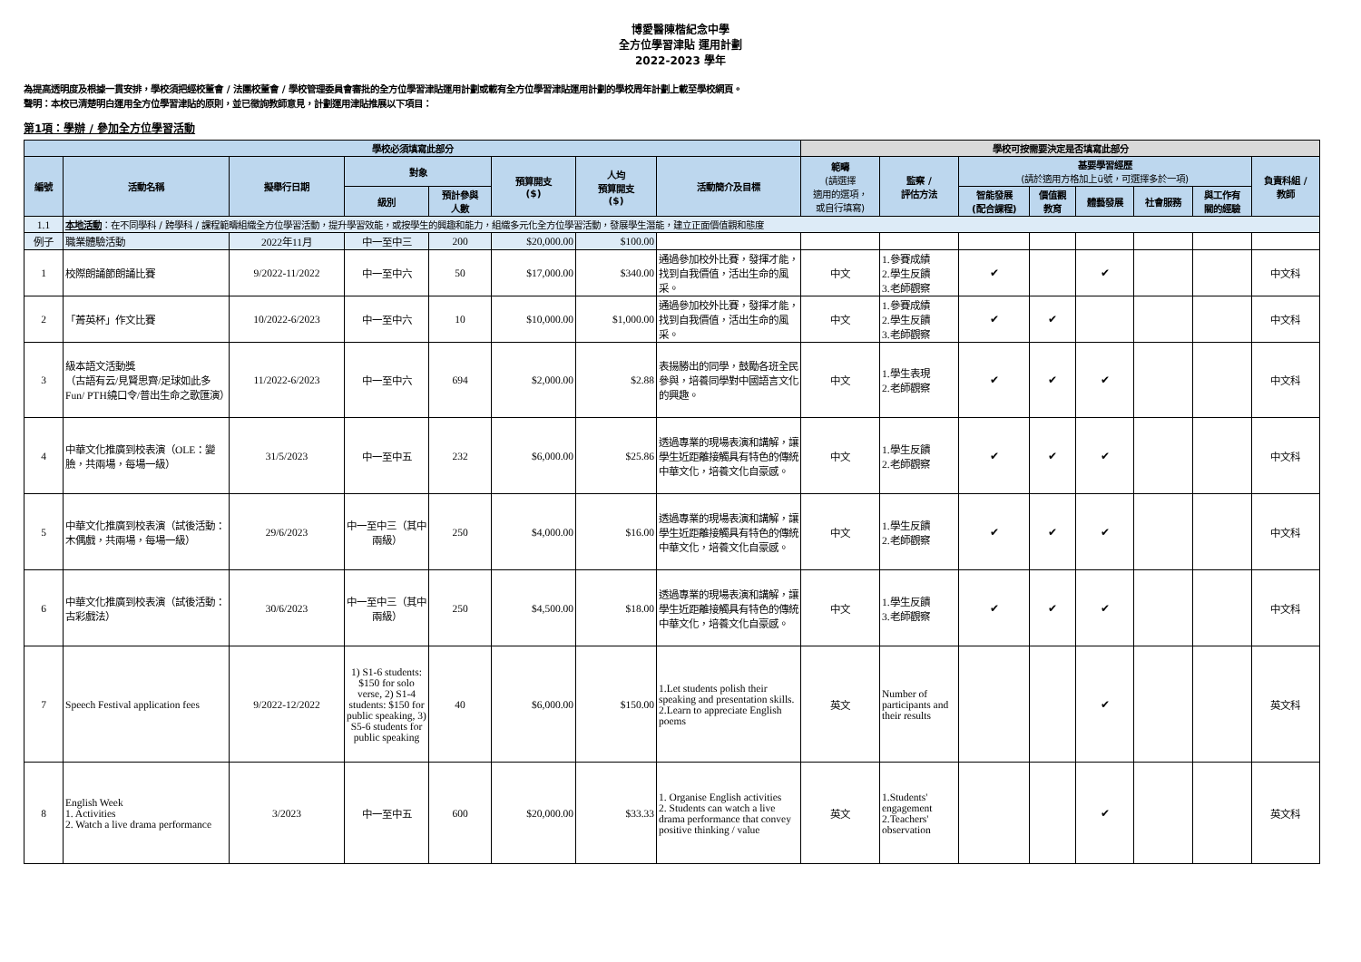博愛醫陳楷紀念中學
全方位學習津貼 運用計劃
2022-2023 學年
為提高透明度及根據一貫安排，學校須把經校董會 / 法團校董會 / 學校管理委員會審批的全方位學習津貼運用計劃或載有全方位學習津貼運用計劃的學校周年計劃上載至學校網頁。
聲明：本校已清楚明白運用全方位學習津貼的原則，並已徵詢教師意見，計劃運用津貼推展以下項目：
第1項：學辦 / 參加全方位學習活動
| 學校必須填寫此部分 | | | | | | | | 學校可按需要決定是否填寫此部分 | | | | | | | |
| --- | --- | --- | --- | --- | --- | --- | --- | --- | --- | --- | --- | --- | --- | --- | --- |
| 編號 | 活動名稱 | 擬舉行日期 | 對象 | | 預算開支 ($) | 人均 預算開支 ($) | 活動簡介及目標 | 範疇 (請選擇 適用的選項， 或自行填寫) | 監察 / 評估方法 | 基要學習經歷 (請於適用方格加上ü號，可選擇多於一項) | | | | | 負責科組 / 教師 |
| | | | 級別 | 預計參與 人數 | | | | | | 智能發展 (配合課程) | 價值觀 教育 | 體藝發展 | 社會服務 | 與工作有 關的經驗 | |
| 1.1 | 本地活動 ：在不同學科 / 跨學科 / 課程範疇組織全方位學習活動，提升學習效能，或按學生的興趣和能力，組織多元化全方位學習活動，發展學生潛能，建立正面價值觀和態度 | | | | | | | | | | | | | | |
| 例子 | 職業體驗活動 | 2022年11月 | 中一至中三 | 200 | $20,000.00 | $100.00 | | | | | | | | | |
| 1 | 校際朗誦節朗誦比賽 | 9/2022-11/2022 | 中一至中六 | 50 | $17,000.00 | $340.00 | 通過參加校外比賽，發揮才能，找到自我價值，活出生命的風采。 | 中文 | 1.參賽成績 2.學生反饋 3.老師觀察 | ✔ | | ✔ | | | 中文科 |
| 2 | 「菁英杯」作文比賽 | 10/2022-6/2023 | 中一至中六 | 10 | $10,000.00 | $1,000.00 | 通過參加校外比賽，發揮才能，找到自我價值，活出生命的風采。 | 中文 | 1.參賽成績 2.學生反饋 3.老師觀察 | ✔ | ✔ | | | | 中文科 |
| 3 | 級本語文活動獎 （古語有云/見賢思齊/足球如此多Fun/ PTH繞口令/普出生命之歌匯演） | 11/2022-6/2023 | 中一至中六 | 694 | $2,000.00 | $2.88 | 表揚勝出的同學，鼓勵各班全民參與，培養同學對中國語言文化的興趣。 | 中文 | 1.學生表現 2.老師觀察 | ✔ | ✔ | ✔ | | | 中文科 |
| 4 | 中華文化推廣到校表演（OLE：變臉，共兩場，每場一級） | 31/5/2023 | 中一至中五 | 232 | $6,000.00 | $25.86 | 透過專業的現場表演和講解，讓學生近距離接觸具有特色的傳統中華文化，培養文化自豪感。 | 中文 | 1.學生反饋 2.老師觀察 | ✔ | ✔ | ✔ | | | 中文科 |
| 5 | 中華文化推廣到校表演（試後活動：木偶戲，共兩場，每場一級） | 29/6/2023 | 中一至中三（其中兩級） | 250 | $4,000.00 | $16.00 | 透過專業的現場表演和講解，讓學生近距離接觸具有特色的傳統中華文化，培養文化自豪感。 | 中文 | 1.學生反饋 2.老師觀察 | ✔ | ✔ | ✔ | | | 中文科 |
| 6 | 中華文化推廣到校表演（試後活動：古彩戲法） | 30/6/2023 | 中一至中三（其中兩級） | 250 | $4,500.00 | $18.00 | 透過專業的現場表演和講解，讓學生近距離接觸具有特色的傳統中華文化，培養文化自豪感。 | 中文 | 1.學生反饋 3.老師觀察 | ✔ | ✔ | ✔ | | | 中文科 |
| 7 | Speech Festival application fees | 9/2022-12/2022 | 1) S1-6 students: $150 for solo verse, 2) S1-4 students: $150 for public speaking, 3) S5-6 students for public speaking | 40 | $6,000.00 | $150.00 | 1.Let students polish their speaking and presentation skills. 2.Learn to appreciate English poems | 英文 | Number of participants and their results | | | ✔ | | | 英文科 |
| 8 | English Week 1. Activities 2. Watch a live drama performance | 3/2023 | 中一至中五 | 600 | $20,000.00 | $33.33 | 1. Organise English activities 2. Students can watch a live drama performance that convey positive thinking / value | 英文 | 1.Students' engagement 2.Teachers' observation | | | ✔ | | | 英文科 |